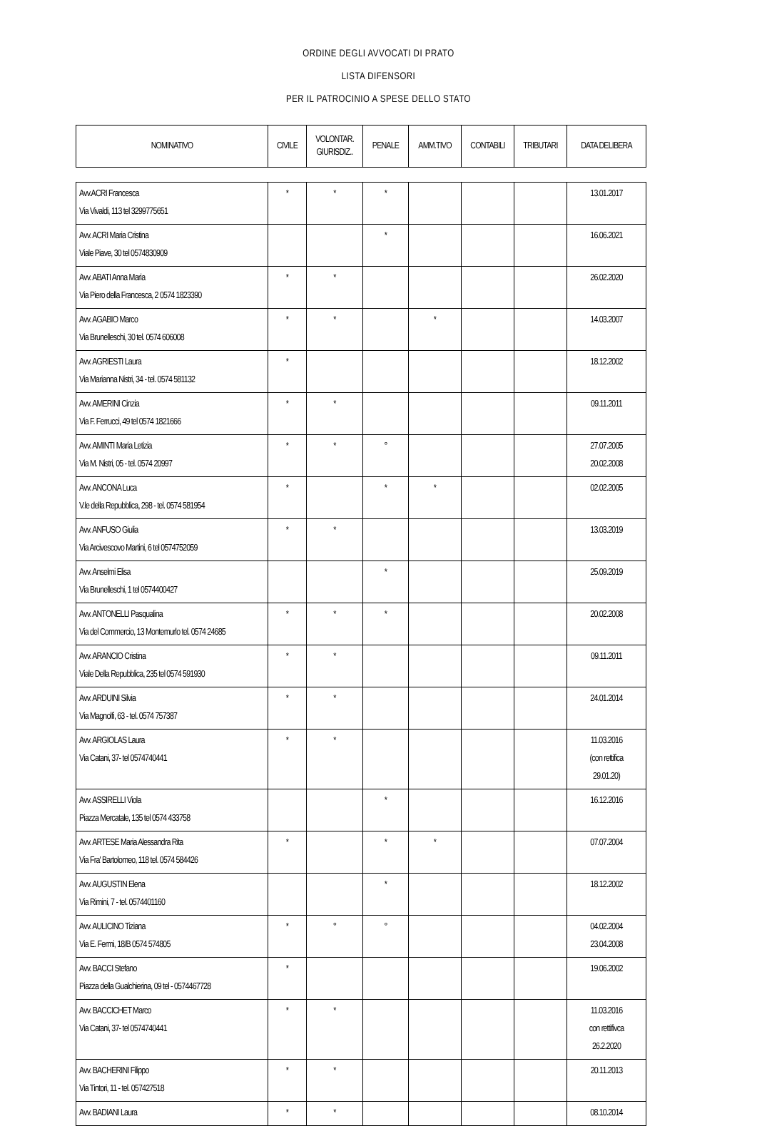ORDINE DEGLI AVVOCATI DI PRATO
LISTA DIFENSORI
PER IL PATROCINIO A SPESE DELLO STATO
| NOMINATIVO | CIVILE | VOLONTAR. GIURISDIZ.. | PENALE | AMM.TIVO | CONTABILI | TRIBUTARI | DATA DELIBERA |
| --- | --- | --- | --- | --- | --- | --- | --- |
| Avv.ACRI Francesca Via Vivaldi, 113 tel 3299775651 | * | * | * | | | | 13.01.2017 |
| Avv. ACRI Maria Cristina Viale Piave, 30 tel 0574830909 | | | * | | | | 16.06.2021 |
| Avv. ABATI Anna Maria Via Piero della Francesca, 2 0574 1823390 | * | * | | | | | 26.02.2020 |
| Avv. AGABIO Marco Via Brunelleschi, 30 tel. 0574 606008 | * | * | | * | | | 14.03.2007 |
| Avv. AGRIESTI Laura Via Marianna Nistri, 34 - tel. 0574 581132 | * | | | | | | 18.12.2002 |
| Avv. AMERINI Cinzia Via F. Ferrucci, 49 tel 0574 1821666 | * | * | | | | | 09.11.2011 |
| Avv. AMINTI Maria Letizia Via M. Nistri, 05 - tel. 0574 20997 | * | * | ° | | | | 27.07.2005 20.02.2008 |
| Avv. ANCONA Luca V.le della Repubblica, 298 - tel. 0574 581954 | * | | * | * | | | 02.02.2005 |
| Avv. ANFUSO Giulia Via Arcivescovo Martini, 6 tel 0574752059 | * | * | | | | | 13.03.2019 |
| Avv. Anselmi Elisa Via Brunelleschi, 1 tel 0574400427 | | | * | | | | 25.09.2019 |
| Avv. ANTONELLI Pasqualina Via del Commercio, 13 Montemurlo tel. 0574 24685 | * | * | * | | | | 20.02.2008 |
| Avv. ARANCIO Cristina Viale Della Repubblica, 235 tel 0574 591930 | * | * | | | | | 09.11.2011 |
| Avv. ARDUINI Silvia Via Magnolfi, 63 - tel. 0574 757387 | * | * | | | | | 24.01.2014 |
| Avv. ARGIOLAS Laura Via Catani, 37- tel 0574740441 | * | * | | | | | 11.03.2016 (con rettifica 29.01.20) |
| Avv. ASSIRELLI Viola Piazza Mercatale, 135 tel 0574 433758 | | | * | | | | 16.12.2016 |
| Avv. ARTESE Maria Alessandra Rita Via Fra' Bartolomeo, 118 tel. 0574 584426 | * | | * | * | | | 07.07.2004 |
| Avv. AUGUSTIN Elena Via Rimini, 7 - tel. 0574401160 | | | * | | | | 18.12.2002 |
| Avv. AULICINO Tiziana Via E. Fermi, 18/B 0574 574805 | * | ° | ° | | | | 04.02.2004 23.04.2008 |
| Avv. BACCI Stefano Piazza della Gualchierina, 09 tel - 0574467728 | * | | | | | | 19.06.2002 |
| Avv. BACCICHET Marco Via Catani, 37- tel 0574740441 | * | * | | | | | 11.03.2016 con rettifivca 26.2.2020 |
| Avv. BACHERINI Filippo Via Tintori, 11 - tel. 057427518 | * | * | | | | | 20.11.2013 |
| Avv. BADIANI Laura | * | * | | | | | 08.10.2014 |